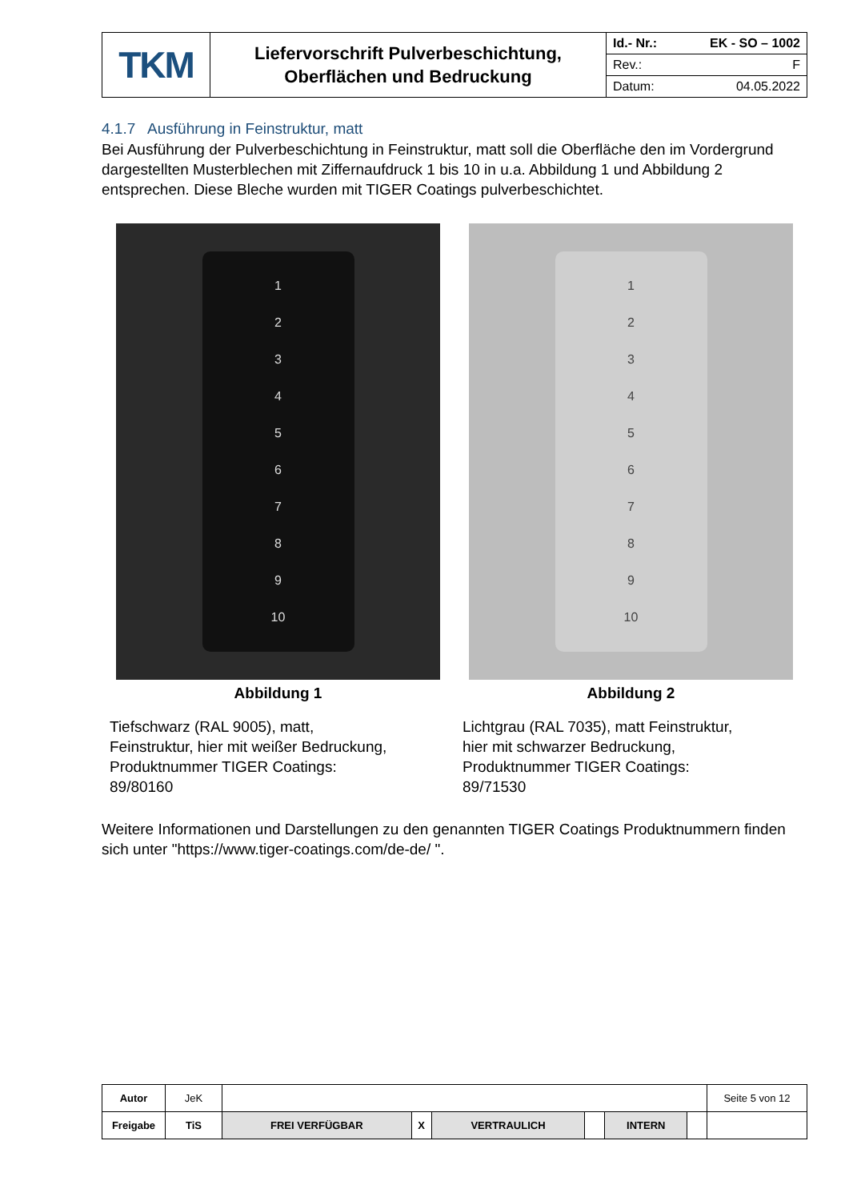| TKM | Liefervorschrift Pulverbeschichtung, Oberflächen und Bedruckung | Id.- Nr.: EK - SO – 1002 Rev.: F Datum: 04.05.2022 |
4.1.7 Ausführung in Feinstruktur, matt
Bei Ausführung der Pulverbeschichtung in Feinstruktur, matt soll die Oberfläche den im Vordergrund dargestellten Musterblechen mit Ziffernaufdruck 1 bis 10 in u.a. Abbildung 1 und Abbildung 2 entsprechen. Diese Bleche wurden mit TIGER Coatings pulverbeschichtet.
123456789
10
Abbildung 1
Tiefschwarz (RAL 9005), matt,
Feinstruktur, hier mit weißer Bedruckung,
Produktnummer TIGER Coatings:
89/80160
123456789
10
Abbildung 2
Lichtgrau (RAL 7035), matt Feinstruktur,
hier mit schwarzer Bedruckung,
Produktnummer TIGER Coatings:
89/71530
Weitere Informationen und Darstellungen zu den genannten TIGER Coatings Produktnummern finden sich unter "https://www.tiger-coatings.com/de-de/ ".
| Autor | JeK | | | | | | | Seite 5 von 12 |
| Freigabe | TiS | FREI VERFÜGBAR | X | VERTRAULICH | | INTERN | | |